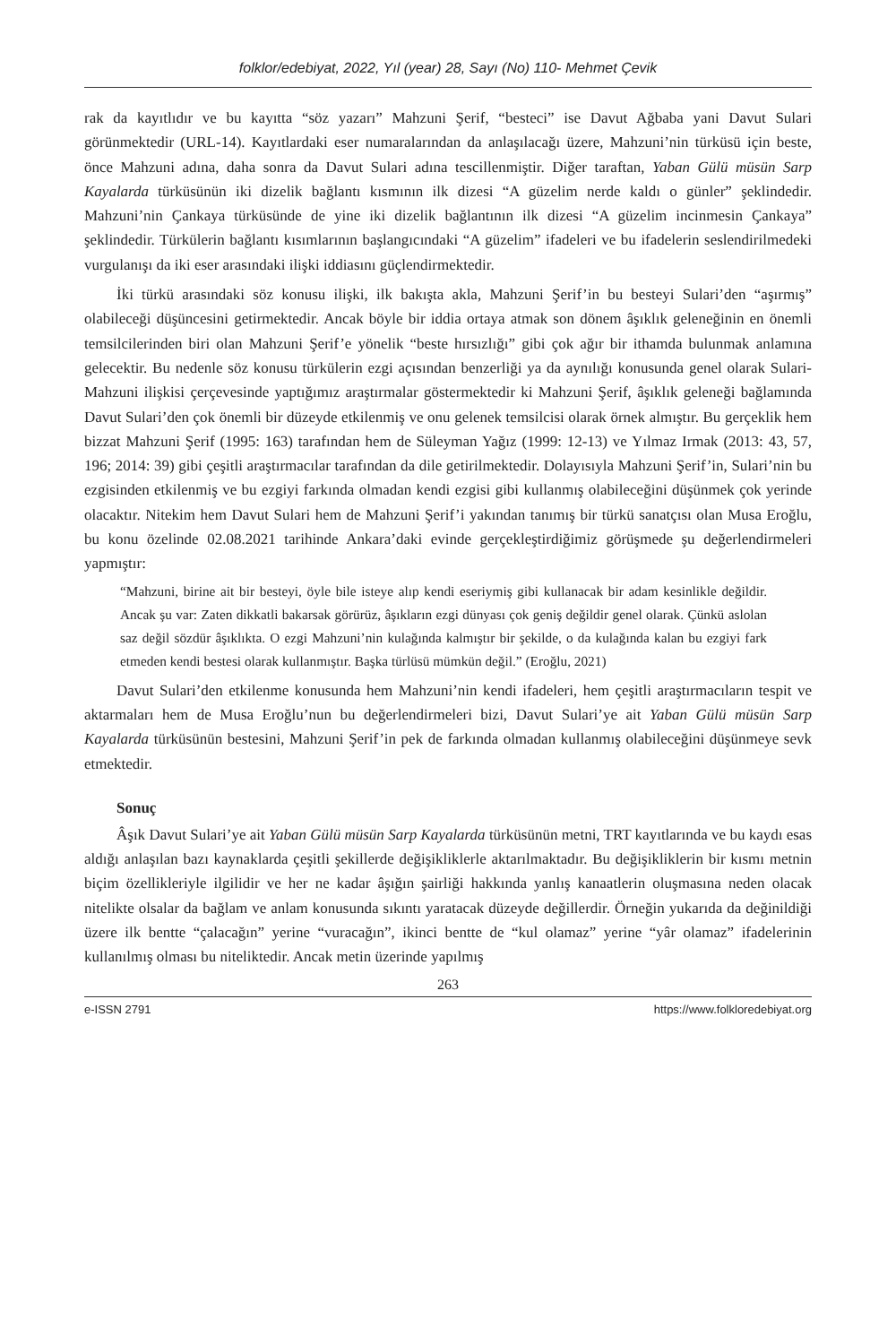folklor/edebiyat, 2022, Yıl (year) 28, Sayı (No) 110- Mehmet Çevik
rak da kayıtlıdır ve bu kayıtta “söz yazarı” Mahzuni Şerif, “besteci” ise Davut Ağbaba yani Davut Sulari görünmektedir (URL-14). Kayıtlardaki eser numaralarından da anlaşılacağı üzere, Mahzuni’nin türküsü için beste, önce Mahzuni adına, daha sonra da Davut Sulari adına tescillenmiştir. Diğer taraftan, Yaban Gülü müsün Sarp Kayalarda türküsünün iki dizelik bağlantı kısmının ilk dizesi “A güzelim nerde kaldı o günler” şeklindedir. Mahzuni’nin Çankaya türküsünde de yine iki dizelik bağlantının ilk dizesi “A güzelim incinmesin Çankaya” şeklindedir. Türkülerin bağlantı kısımlarının başlangıcındaki “A güzelim” ifadeleri ve bu ifadelerin seslendirilmedeki vurgulanışı da iki eser arasındaki ilişki iddiasını güçlendirmektedir.
İki türkü arasındaki söz konusu ilişki, ilk bakışta akla, Mahzuni Şerif’in bu besteyi Sulari’den “aşırmış” olabileceği düşüncesini getirmektedir. Ancak böyle bir iddia ortaya atmak son dönem âşıklık geleneğinin en önemli temsilcilerinden biri olan Mahzuni Şerif’e yönelik “beste hırsızlığı” gibi çok ağır bir ithamda bulunmak anlamına gelecektir. Bu nedenle söz konusu türkülerin ezgi açısından benzerliği ya da aynılığı konusunda genel olarak Sulari-Mahzuni ilişkisi çerçevesinde yaptığımız araştırmalar göstermektedir ki Mahzuni Şerif, âşıklık geleneği bağlamında Davut Sulari’den çok önemli bir düzeyde etkilenmiş ve onu gelenek temsilcisi olarak örnek almıştır. Bu gerçeklik hem bizzat Mahzuni Şerif (1995: 163) tarafından hem de Süleyman Yağız (1999: 12-13) ve Yılmaz Irmak (2013: 43, 57, 196; 2014: 39) gibi çeşitli araştırmacılar tarafından da dile getirilmektedir. Dolayısıyla Mahzuni Şerif’in, Sulari’nin bu ezgisinden etkilenmiş ve bu ezgiyi farkında olmadan kendi ezgisi gibi kullanmış olabileceğini düşünmek çok yerinde olacaktır. Nitekim hem Davut Sulari hem de Mahzuni Şerif’i yakından tanımış bir türkü sanatçısı olan Musa Eroğlu, bu konu özelinde 02.08.2021 tarihinde Ankara’daki evinde gerçekleştirdiğimiz görüşmede şu değerlendirmeleri yapmıştır:
“Mahzuni, birine ait bir besteyi, öyle bile isteye alıp kendi eseriymiş gibi kullanacak bir adam kesinlikle değildir. Ancak şu var: Zaten dikkatli bakarsak görürüz, âşıkların ezgi dünyası çok geniş değildir genel olarak. Çünkü aslolan saz değil sözdür âşıklıkta. O ezgi Mahzuni’nin kulağında kalmıştır bir şekilde, o da kulağında kalan bu ezgiyi fark etmeden kendi bestesi olarak kullanmıştır. Başka türlüsü mümkün değil.” (Eroğlu, 2021)
Davut Sulari’den etkilenme konusunda hem Mahzuni’nin kendi ifadeleri, hem çeşitli araştırmacıların tespit ve aktarmaları hem de Musa Eroğlu’nun bu değerlendirmeleri bizi, Davut Sulari’ye ait Yaban Gülü müsün Sarp Kayalarda türküsünün bestesini, Mahzuni Şerif’in pek de farkında olmadan kullanmış olabileceğini düşünmeye sevk etmektedir.
Sonuç
Âşık Davut Sulari’ye ait Yaban Gülü müsün Sarp Kayalarda türküsünün metni, TRT kayıtlarında ve bu kaydı esas aldığı anlaşılan bazı kaynaklarda çeşitli şekillerde değişikliklerle aktarılmaktadır. Bu değişikliklerin bir kısmı metnin biçim özellikleriyle ilgilidir ve her ne kadar âşığın şairliği hakkında yanlış kanaatlerin oluşmasına neden olacak nitelikte olsalar da bağlam ve anlam konusunda sıkıntı yaratacak düzeyde değillerdir. Örneğin yukarıda da değinildiği üzere ilk bentte “çalacağın” yerine “vuracağın”, ikinci bentte de “kul olamaz” yerine “yâr olamaz” ifadelerinin kullanılmış olması bu niteliktedir. Ancak metin üzerinde yapılmış
263
e-ISSN 2791 https://www.folkloredebiyat.org